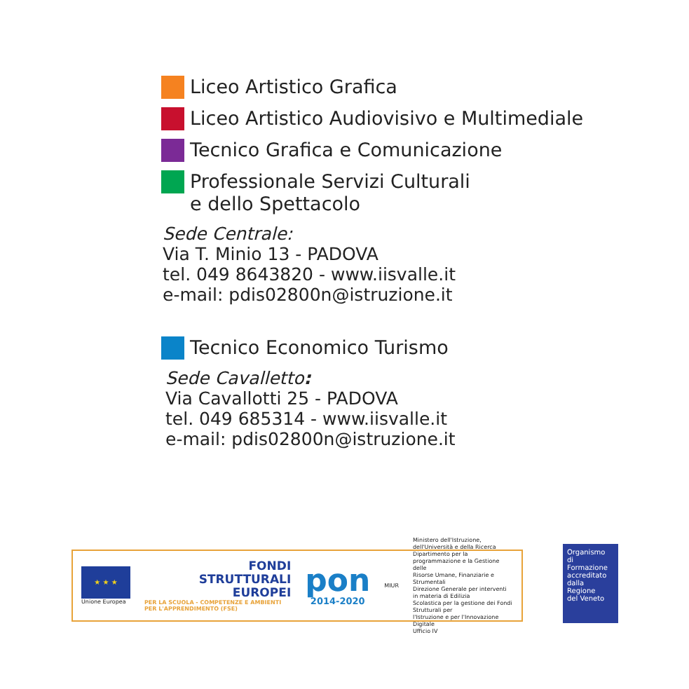Liceo Artistico Grafica
Liceo Artistico Audiovisivo e Multimediale
Tecnico Grafica e Comunicazione
Professionale Servizi Culturali
e dello Spettacolo
Sede Centrale:
Via T. Minio 13 - PADOVA
tel. 049 8643820 - www.iisvalle.it
e-mail: pdis02800n@istruzione.it
Tecnico Economico Turismo
Sede Cavalletto:
Via Cavallotti 25 - PADOVA
tel. 049 685314 - www.iisvalle.it
e-mail: pdis02800n@istruzione.it
★ ★ ★
Unione Europea
FONDI
STRUTTURALI
EUROPEI
PER LA SCUOLA - COMPETENZE E AMBIENTI PER L'APPRENDIMENTO (FSE)
pon
2014-2020
MIUR
Ministero dell'Istruzione, dell'Università e della Ricerca
Dipartimento per la programmazione e la Gestione delle
Risorse Umane, Finanziarie e Strumentali
Direzione Generale per interventi in materia di Edilizia
Scolastica per la gestione dei Fondi Strutturali per
l'Istruzione e per l'Innovazione Digitale
Ufficio IV
Organismo
di Formazione
accreditato
dalla Regione
del Veneto